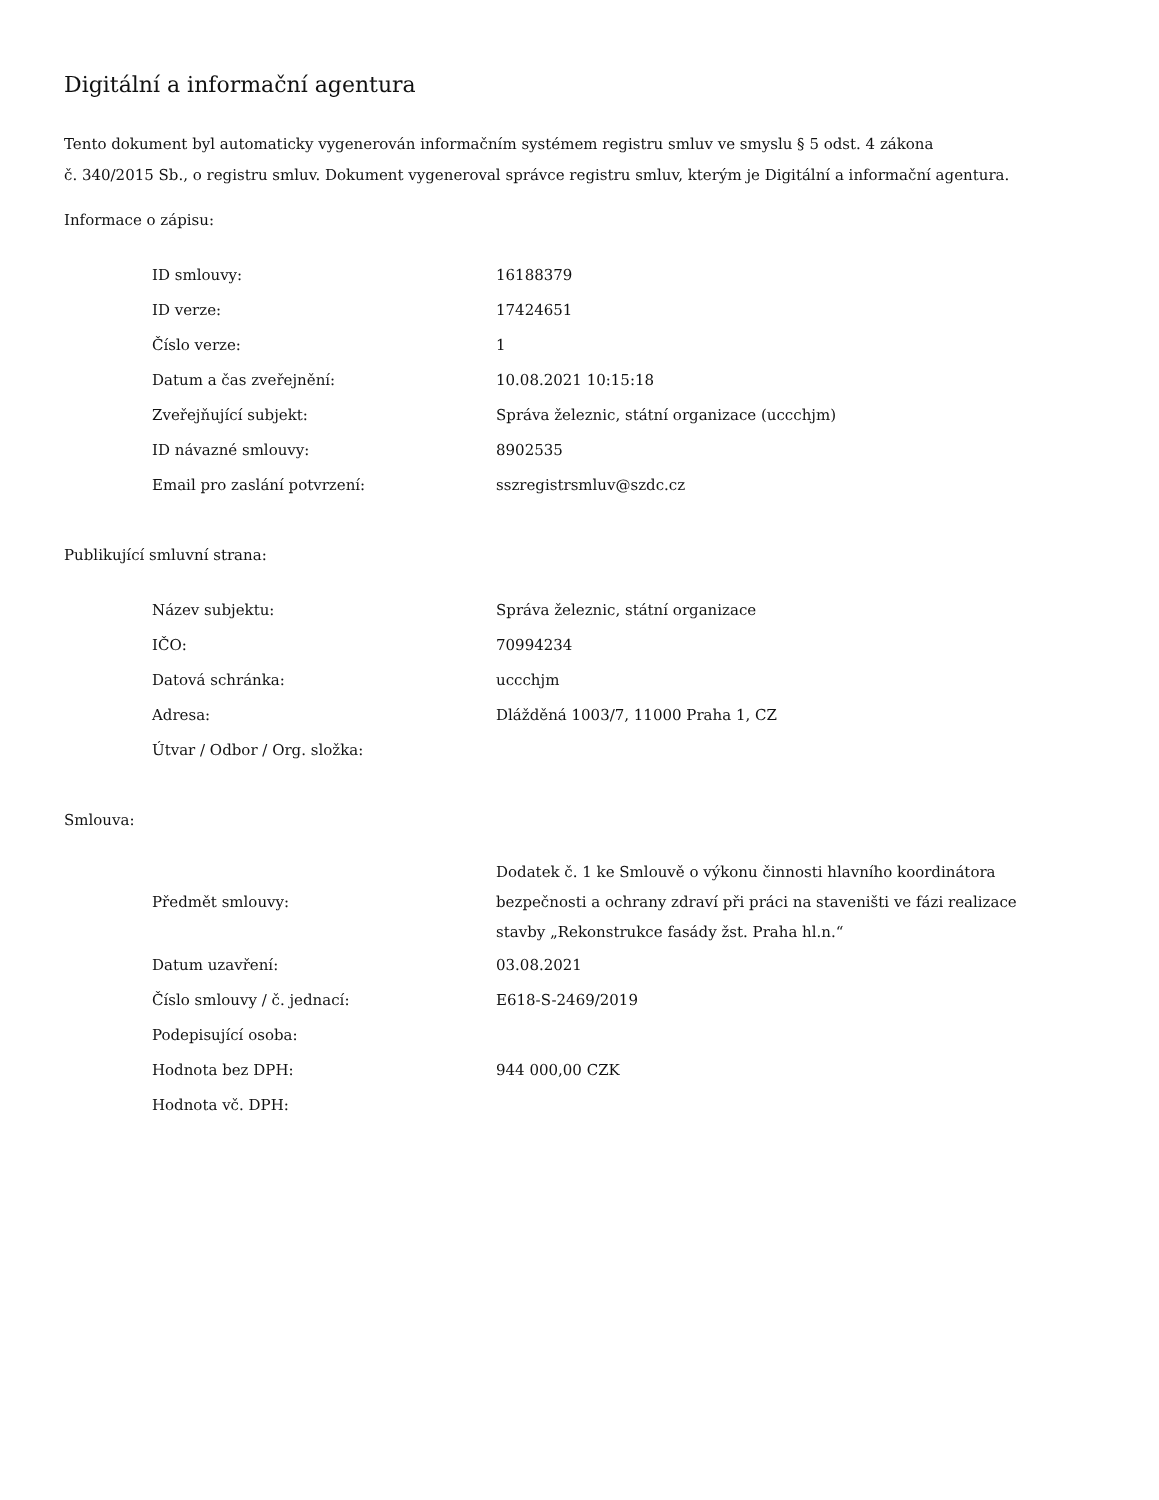Digitální a informační agentura
Tento dokument byl automaticky vygenerován informačním systémem registru smluv ve smyslu § 5 odst. 4 zákona
č. 340/2015 Sb., o registru smluv. Dokument vygeneroval správce registru smluv, kterým je Digitální a informační agentura.
Informace o zápisu:
| ID smlouvy: | 16188379 |
| ID verze: | 17424651 |
| Číslo verze: | 1 |
| Datum a čas zveřejnění: | 10.08.2021 10:15:18 |
| Zveřejňující subjekt: | Správa železnic, státní organizace (uccchjm) |
| ID návazné smlouvy: | 8902535 |
| Email pro zaslání potvrzení: | sszregistrsmluv@szdc.cz |
Publikující smluvní strana:
| Název subjektu: | Správa železnic, státní organizace |
| IČO: | 70994234 |
| Datová schránka: | uccchjm |
| Adresa: | Dlážděná 1003/7, 11000 Praha 1, CZ |
| Útvar / Odbor / Org. složka: | |
Smlouva:
| Předmět smlouvy: | Dodatek č. 1 ke Smlouvě o výkonu činnosti hlavního koordinátora bezpečnosti a ochrany zdraví při práci na staveništi ve fázi realizace stavby „Rekonstrukce fasády žst. Praha hl.n.“ |
| Datum uzavření: | 03.08.2021 |
| Číslo smlouvy / č. jednací: | E618-S-2469/2019 |
| Podepisující osoba: | |
| Hodnota bez DPH: | 944 000,00 CZK |
| Hodnota vč. DPH: | |